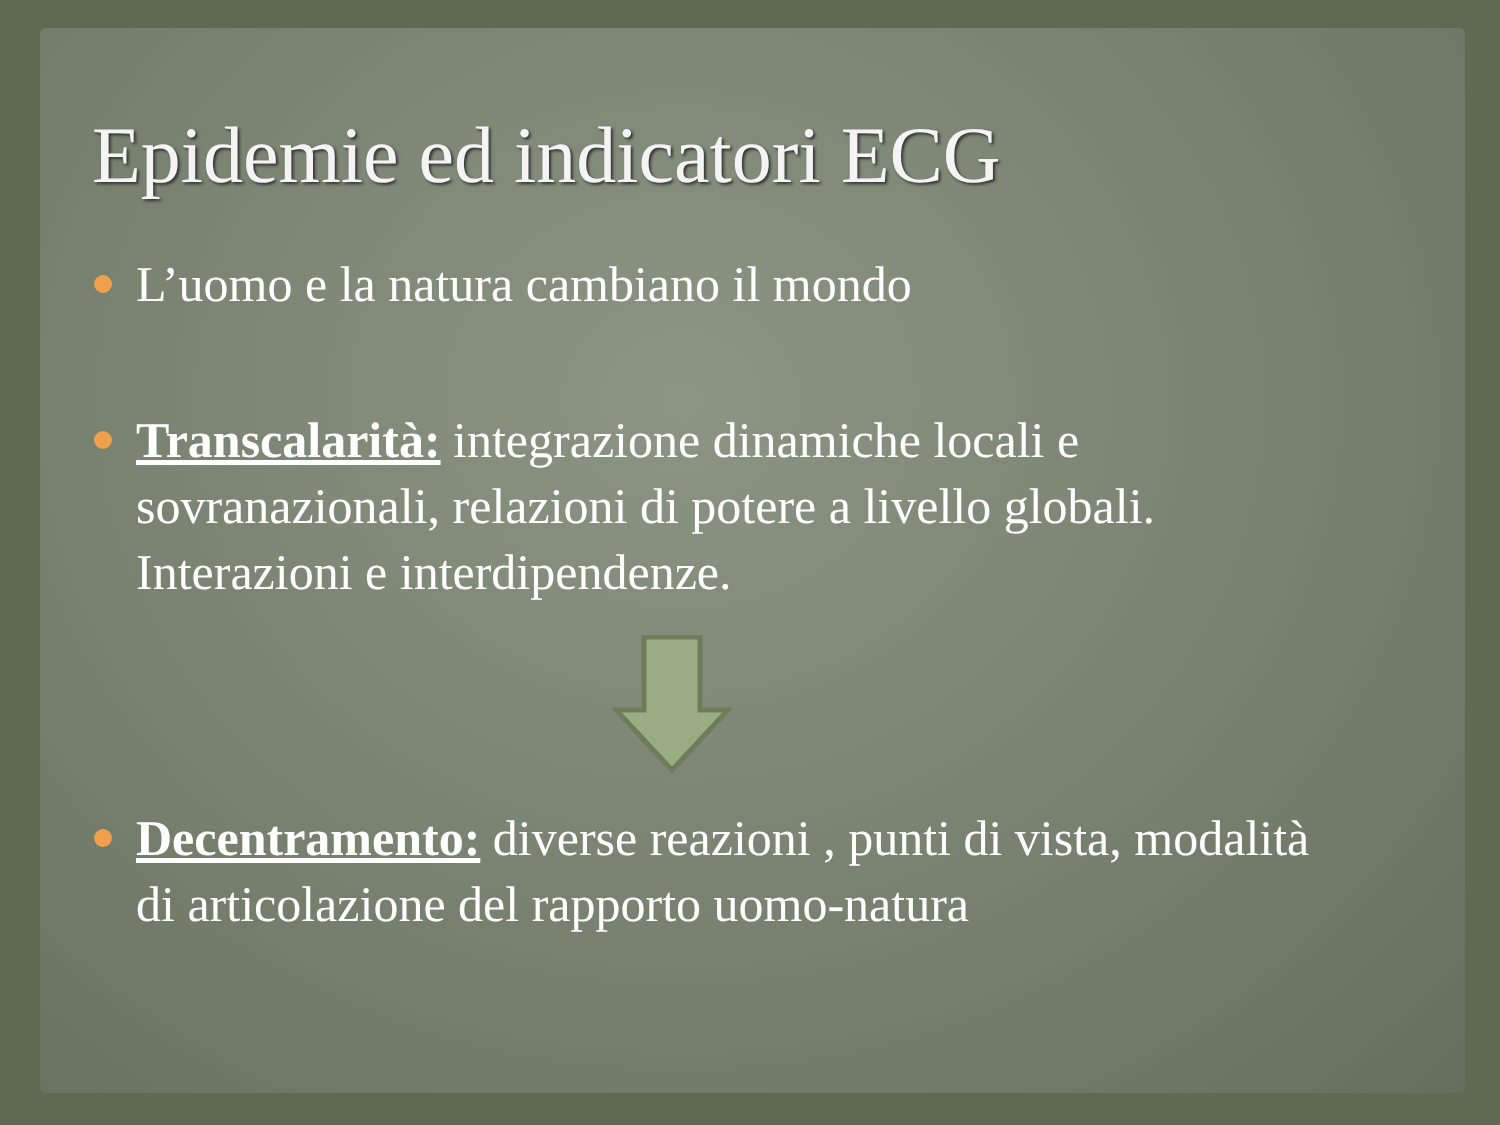Epidemie ed indicatori ECG
L’uomo e la natura cambiano il mondo
Transcalarità: integrazione dinamiche locali e sovranazionali, relazioni di potere a livello globali. Interazioni e interdipendenze.
Decentramento: diverse reazioni , punti di vista, modalità di articolazione del rapporto uomo-natura